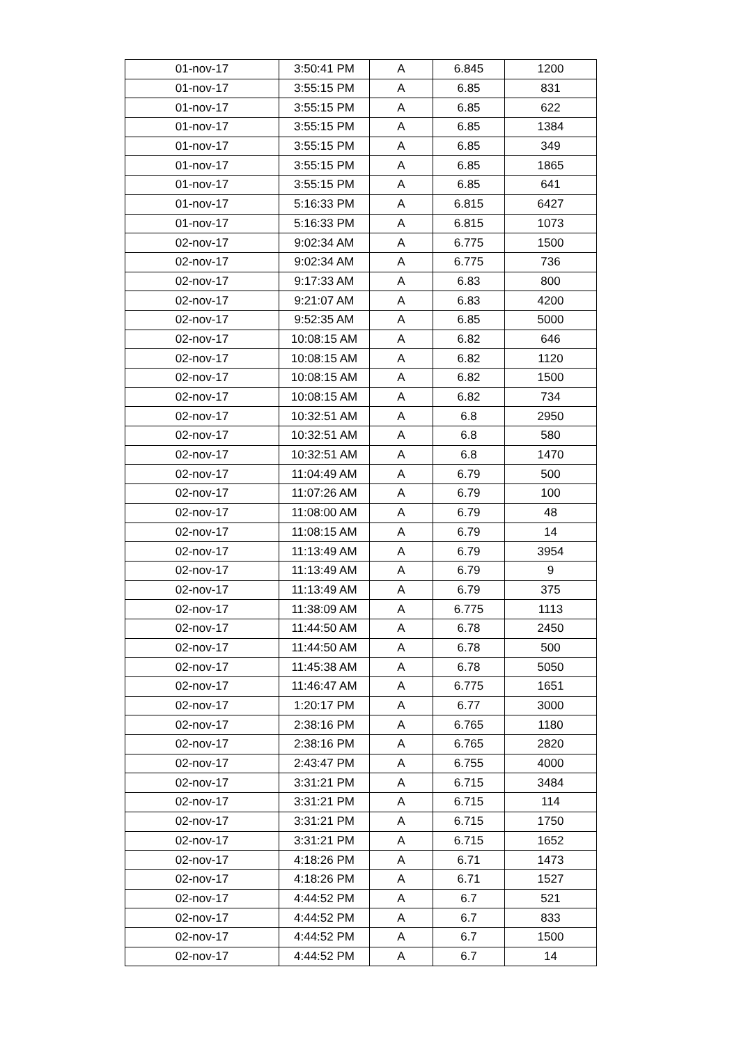| 01-nov-17 | 3:50:41 PM | A | 6.845 | 1200 |
| 01-nov-17 | 3:55:15 PM | A | 6.85 | 831 |
| 01-nov-17 | 3:55:15 PM | A | 6.85 | 622 |
| 01-nov-17 | 3:55:15 PM | A | 6.85 | 1384 |
| 01-nov-17 | 3:55:15 PM | A | 6.85 | 349 |
| 01-nov-17 | 3:55:15 PM | A | 6.85 | 1865 |
| 01-nov-17 | 3:55:15 PM | A | 6.85 | 641 |
| 01-nov-17 | 5:16:33 PM | A | 6.815 | 6427 |
| 01-nov-17 | 5:16:33 PM | A | 6.815 | 1073 |
| 02-nov-17 | 9:02:34 AM | A | 6.775 | 1500 |
| 02-nov-17 | 9:02:34 AM | A | 6.775 | 736 |
| 02-nov-17 | 9:17:33 AM | A | 6.83 | 800 |
| 02-nov-17 | 9:21:07 AM | A | 6.83 | 4200 |
| 02-nov-17 | 9:52:35 AM | A | 6.85 | 5000 |
| 02-nov-17 | 10:08:15 AM | A | 6.82 | 646 |
| 02-nov-17 | 10:08:15 AM | A | 6.82 | 1120 |
| 02-nov-17 | 10:08:15 AM | A | 6.82 | 1500 |
| 02-nov-17 | 10:08:15 AM | A | 6.82 | 734 |
| 02-nov-17 | 10:32:51 AM | A | 6.8 | 2950 |
| 02-nov-17 | 10:32:51 AM | A | 6.8 | 580 |
| 02-nov-17 | 10:32:51 AM | A | 6.8 | 1470 |
| 02-nov-17 | 11:04:49 AM | A | 6.79 | 500 |
| 02-nov-17 | 11:07:26 AM | A | 6.79 | 100 |
| 02-nov-17 | 11:08:00 AM | A | 6.79 | 48 |
| 02-nov-17 | 11:08:15 AM | A | 6.79 | 14 |
| 02-nov-17 | 11:13:49 AM | A | 6.79 | 3954 |
| 02-nov-17 | 11:13:49 AM | A | 6.79 | 9 |
| 02-nov-17 | 11:13:49 AM | A | 6.79 | 375 |
| 02-nov-17 | 11:38:09 AM | A | 6.775 | 1113 |
| 02-nov-17 | 11:44:50 AM | A | 6.78 | 2450 |
| 02-nov-17 | 11:44:50 AM | A | 6.78 | 500 |
| 02-nov-17 | 11:45:38 AM | A | 6.78 | 5050 |
| 02-nov-17 | 11:46:47 AM | A | 6.775 | 1651 |
| 02-nov-17 | 1:20:17 PM | A | 6.77 | 3000 |
| 02-nov-17 | 2:38:16 PM | A | 6.765 | 1180 |
| 02-nov-17 | 2:38:16 PM | A | 6.765 | 2820 |
| 02-nov-17 | 2:43:47 PM | A | 6.755 | 4000 |
| 02-nov-17 | 3:31:21 PM | A | 6.715 | 3484 |
| 02-nov-17 | 3:31:21 PM | A | 6.715 | 114 |
| 02-nov-17 | 3:31:21 PM | A | 6.715 | 1750 |
| 02-nov-17 | 3:31:21 PM | A | 6.715 | 1652 |
| 02-nov-17 | 4:18:26 PM | A | 6.71 | 1473 |
| 02-nov-17 | 4:18:26 PM | A | 6.71 | 1527 |
| 02-nov-17 | 4:44:52 PM | A | 6.7 | 521 |
| 02-nov-17 | 4:44:52 PM | A | 6.7 | 833 |
| 02-nov-17 | 4:44:52 PM | A | 6.7 | 1500 |
| 02-nov-17 | 4:44:52 PM | A | 6.7 | 14 |